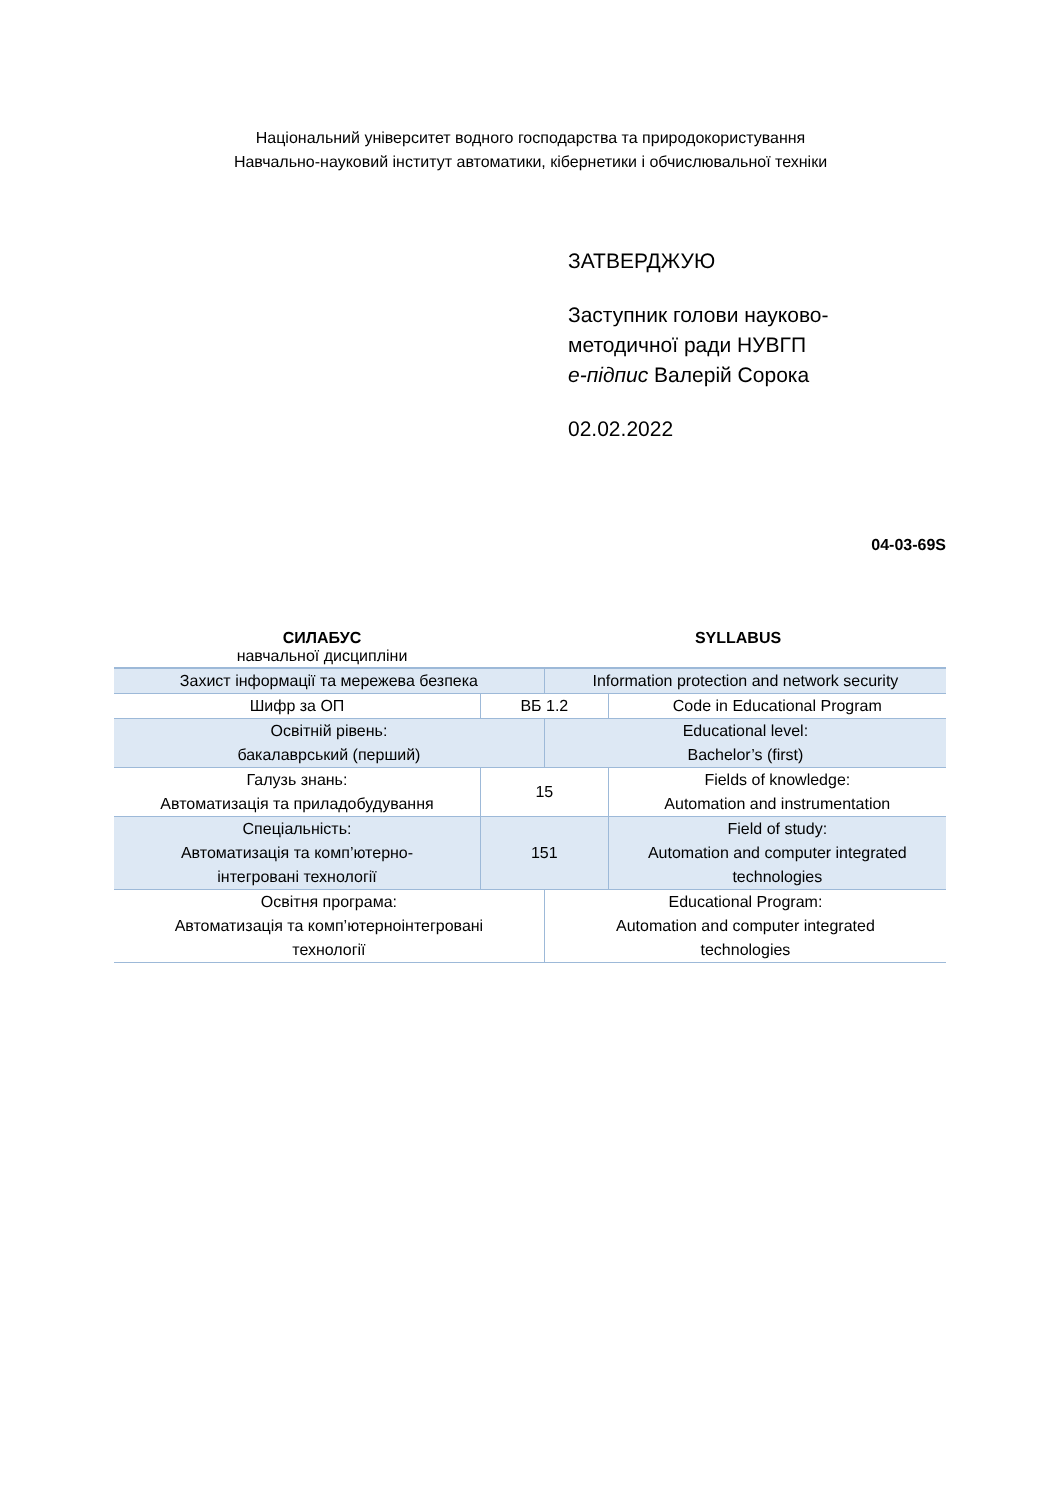Національний університет водного господарства та природокористування
Навчально-науковий інститут автоматики, кібернетики і обчислювальної техніки
ЗАТВЕРДЖУЮ
Заступник голови науково-
методичної ради НУВГП
е-підпис Валерій Сорока
02.02.2022
04-03-69S
СИЛАБУС
навчальної дисципліни
SYLLABUS
| Захист інформації та мережева безпека | | Information protection and network security | |
| Шифр за ОП | ВБ 1.2 | | Code in Educational Program |
| Освітній рівень: бакалаврський (перший) | | Educational level: Bachelor’s (first) | |
| Галузь знань: Автоматизація та приладобудування | 15 | | Fields of knowledge: Automation and instrumentation |
| Спеціальність: Автоматизація та комп’ютерно- інтегровані технології | 151 | | Field of study: Automation and computer integrated technologies |
| Освітня програма: Автоматизація та комп’ютерноінтегровані технології | | Educational Program: Automation and computer integrated technologies | |